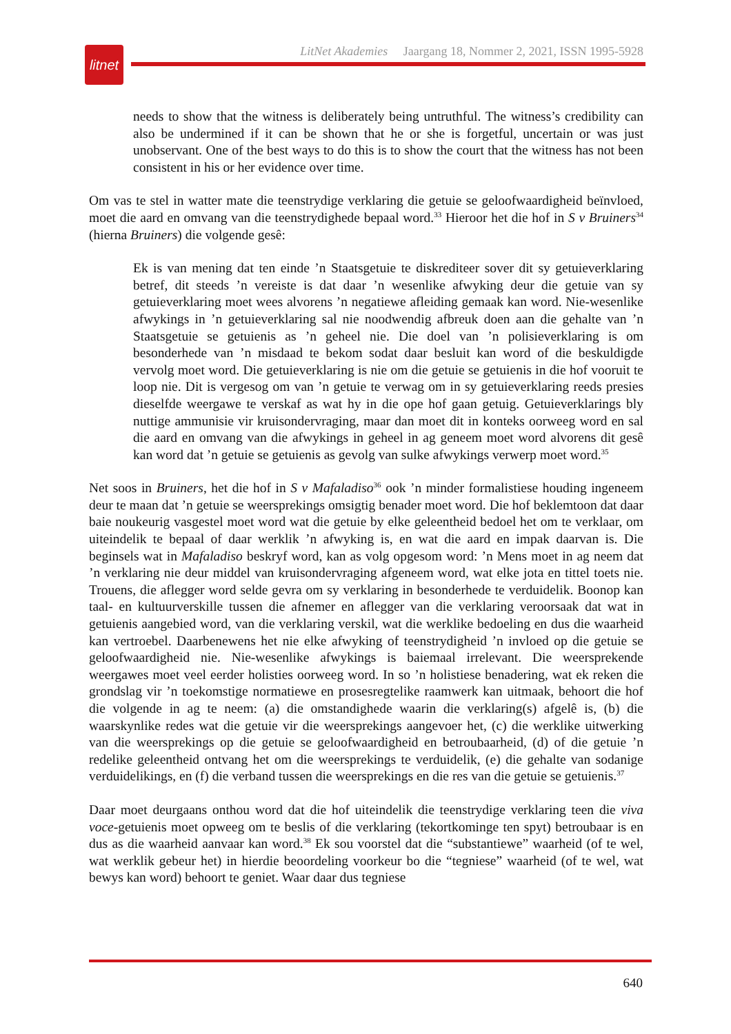litnet
LitNet Akademies Jaargang 18, Nommer 2, 2021, ISSN 1995-5928
needs to show that the witness is deliberately being untruthful. The witness’s credibility can also be undermined if it can be shown that he or she is forgetful, uncertain or was just unobservant. One of the best ways to do this is to show the court that the witness has not been consistent in his or her evidence over time.
Om vas te stel in watter mate die teenstrydige verklaring die getuie se geloofwaardigheid beïnvloed, moet die aard en omvang van die teenstrydighede bepaal word.<sup>33</sup> Hieroor het die hof in S v Bruiners<sup>34</sup> (hierna Bruiners) die volgende gesê:
Ek is van mening dat ten einde ’n Staatsgetuie te diskrediteer sover dit sy getuieverklaring betref, dit steeds ’n vereiste is dat daar ’n wesenlike afwyking deur die getuie van sy getuieverklaring moet wees alvorens ’n negatiewe afleiding gemaak kan word. Nie-wesenlike afwykings in ’n getuieverklaring sal nie noodwendig afbreuk doen aan die gehalte van ’n Staatsgetuie se getuienis as ’n geheel nie. Die doel van ’n polisieverklaring is om besonderhede van ’n misdaad te bekom sodat daar besluit kan word of die beskuldigde vervolg moet word. Die getuieverklaring is nie om die getuie se getuienis in die hof vooruit te loop nie. Dit is vergesog om van ’n getuie te verwag om in sy getuieverklaring reeds presies dieselfde weergawe te verskaf as wat hy in die ope hof gaan getuig. Getuieverklarings bly nuttige ammunisie vir kruisondervraging, maar dan moet dit in konteks oorweeg word en sal die aard en omvang van die afwykings in geheel in ag geneem moet word alvorens dit gesê kan word dat ’n getuie se getuienis as gevolg van sulke afwykings verwerp moet word.<sup>35</sup>
Net soos in Bruiners, het die hof in S v Mafaladiso<sup>36</sup> ook ’n minder formalistiese houding ingeneem deur te maan dat ’n getuie se weersprekings omsigtig benader moet word. Die hof beklemtoon dat daar baie noukeurig vasgestel moet word wat die getuie by elke geleentheid bedoel het om te verklaar, om uiteindelik te bepaal of daar werklik ’n afwyking is, en wat die aard en impak daarvan is. Die beginsels wat in Mafaladiso beskryf word, kan as volg opgesom word: ’n Mens moet in ag neem dat ’n verklaring nie deur middel van kruisondervraging afgeneem word, wat elke jota en tittel toets nie. Trouens, die aflegger word selde gevra om sy verklaring in besonderhede te verduidelik. Boonop kan taal- en kultuurverskille tussen die afnemer en aflegger van die verklaring veroorsaak dat wat in getuienis aangebied word, van die verklaring verskil, wat die werklike bedoeling en dus die waarheid kan vertroebel. Daarbenewens het nie elke afwyking of teenstrydigheid ’n invloed op die getuie se geloof­waardigheid nie. Nie-wesenlike afwykings is baiemaal irrelevant. Die weersprekende weergawes moet veel eerder holisties oorweeg word. In so ’n holistiese benadering, wat ek reken die grondslag vir ’n toekomstige normatiewe en prosesregtelike raamwerk kan uitmaak, behoort die hof die volgende in ag te neem: (a) die omstandighede waarin die verklaring(s) afgelê is, (b) die waarskynlike redes wat die getuie vir die weersprekings aangevoer het, (c) die werklike uitwerking van die weersprekings op die getuie se geloofwaardigheid en betroubaarheid, (d) of die getuie ’n redelike geleentheid ontvang het om die weersprekings te verduidelik, (e) die gehalte van sodanige verduidelikings, en (f) die verband tussen die weersprekings en die res van die getuie se getuienis.<sup>37</sup>
Daar moet deurgaans onthou word dat die hof uiteindelik die teenstrydige verklaring teen die viva voce-getuienis moet opweeg om te beslis of die verklaring (tekortkominge ten spyt) betroubaar is en dus as die waarheid aanvaar kan word.<sup>38</sup> Ek sou voorstel dat die “substantiewe” waarheid (of te wel, wat werklik gebeur het) in hierdie beoordeling voorkeur bo die “tegniese” waarheid (of te wel, wat bewys kan word) behoort te geniet. Waar daar dus tegniese
640